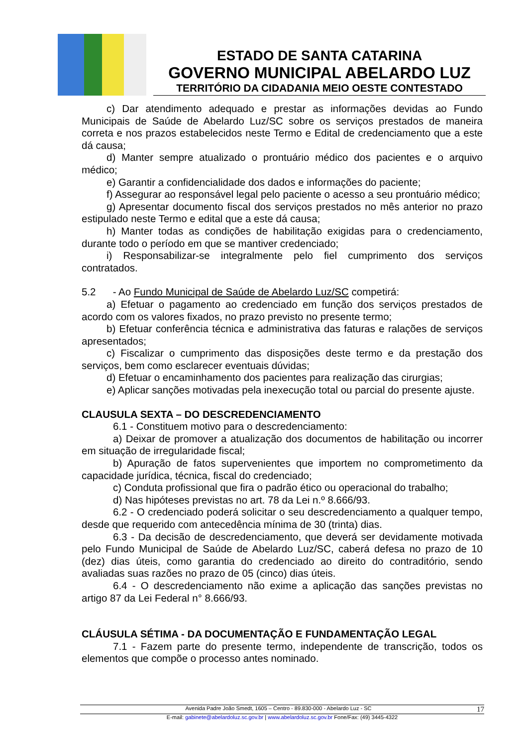ESTADO DE SANTA CATARINA
GOVERNO MUNICIPAL ABELARDO LUZ
TERRITÓRIO DA CIDADANIA MEIO OESTE CONTESTADO
c) Dar atendimento adequado e prestar as informações devidas ao Fundo Municipais de Saúde de Abelardo Luz/SC sobre os serviços prestados de maneira correta e nos prazos estabelecidos neste Termo e Edital de credenciamento que a este dá causa;
d) Manter sempre atualizado o prontuário médico dos pacientes e o arquivo médico;
e) Garantir a confidencialidade dos dados e informações do paciente;
f) Assegurar ao responsável legal pelo paciente o acesso a seu prontuário médico;
g) Apresentar documento fiscal dos serviços prestados no mês anterior no prazo estipulado neste Termo e edital que a este dá causa;
h) Manter todas as condições de habilitação exigidas para o credenciamento, durante todo o período em que se mantiver credenciado;
i) Responsabilizar-se integralmente pelo fiel cumprimento dos serviços contratados.
5.2 - Ao Fundo Municipal de Saúde de Abelardo Luz/SC competirá:
a) Efetuar o pagamento ao credenciado em função dos serviços prestados de acordo com os valores fixados, no prazo previsto no presente termo;
b) Efetuar conferência técnica e administrativa das faturas e ralações de serviços apresentados;
c) Fiscalizar o cumprimento das disposições deste termo e da prestação dos serviços, bem como esclarecer eventuais dúvidas;
d) Efetuar o encaminhamento dos pacientes para realização das cirurgias;
e) Aplicar sanções motivadas pela inexecução total ou parcial do presente ajuste.
CLAUSULA SEXTA – DO DESCREDENCIAMENTO
6.1 - Constituem motivo para o descredenciamento:
a) Deixar de promover a atualização dos documentos de habilitação ou incorrer em situação de irregularidade fiscal;
b) Apuração de fatos supervenientes que importem no comprometimento da capacidade jurídica, técnica, fiscal do credenciado;
c) Conduta profissional que fira o padrão ético ou operacional do trabalho;
d) Nas hipóteses previstas no art. 78 da Lei n.º 8.666/93.
6.2 - O credenciado poderá solicitar o seu descredenciamento a qualquer tempo, desde que requerido com antecedência mínima de 30 (trinta) dias.
6.3 - Da decisão de descredenciamento, que deverá ser devidamente motivada pelo Fundo Municipal de Saúde de Abelardo Luz/SC, caberá defesa no prazo de 10 (dez) dias úteis, como garantia do credenciado ao direito do contraditório, sendo avaliadas suas razões no prazo de 05 (cinco) dias úteis.
6.4 - O descredenciamento não exime a aplicação das sanções previstas no artigo 87 da Lei Federal n° 8.666/93.
CLÁUSULA SÉTIMA - DA DOCUMENTAÇÃO E FUNDAMENTAÇÃO LEGAL
7.1 - Fazem parte do presente termo, independente de transcrição, todos os elementos que compõe o processo antes nominado.
Avenida Padre João Smedt, 1605 – Centro - 89.830-000 - Abelardo Luz - SC 17
E-mail: gabinete@abelardoluz.sc.gov.br | www.abelardoluz.sc.gov.br Fone/Fax: (49) 3445-4322